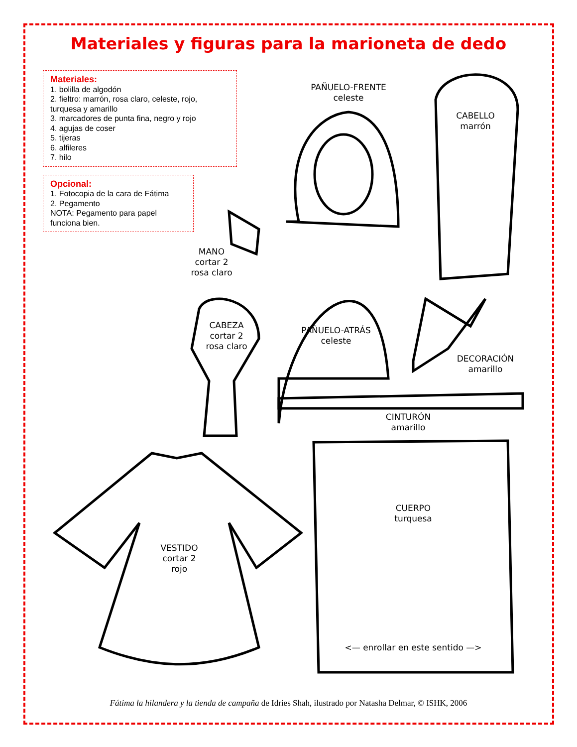Materiales y figuras para la marioneta de dedo
Materiales:
1. bolilla de algodón
2. fieltro: marrón, rosa claro, celeste, rojo, turquesa y amarillo
3. marcadores de punta fina, negro y rojo
4. agujas de coser
5. tijeras
6. alfileres
7. hilo
Opcional:
1. Fotocopia de la cara de Fátima
2. Pegamento
NOTA: Pegamento para papel funciona bien.
PAÑUELO-FRENTE
celeste
CABELLO
marrón
MANO
cortar 2
rosa claro
CABEZA
cortar 2
rosa claro
PAÑUELO-ATRÁS
celeste
DECORACIÓN
amarillo
CINTURÓN
amarillo
CUERPO
turquesa
VESTIDO
cortar 2
rojo
<— enrollar en este sentido —>
Fátima la hilandera y la tienda de campaña de Idries Shah, ilustrado por Natasha Delmar, © ISHK, 2006